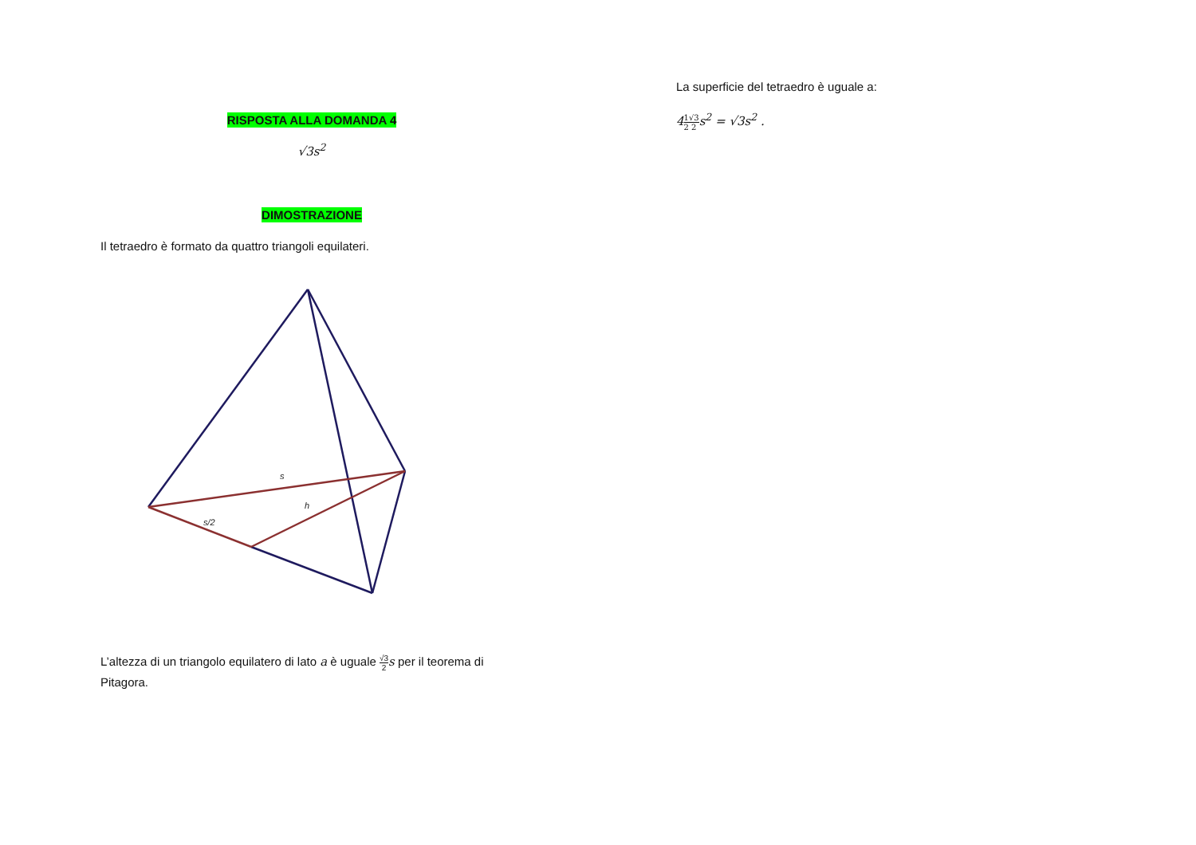RISPOSTA ALLA DOMANDA 4
√3s<sup>2</sup>
DIMOSTRAZIONE
Il tetraedro è formato da quattro triangoli equilateri.
s
h
s/2
L’altezza di un triangolo equilatero di lato a è uguale √3 2 s per il teorema di Pitagora.
La superficie del tetraedro è uguale a:
41 2√3 2s<sup>2</sup> = √3s<sup>2</sup> .